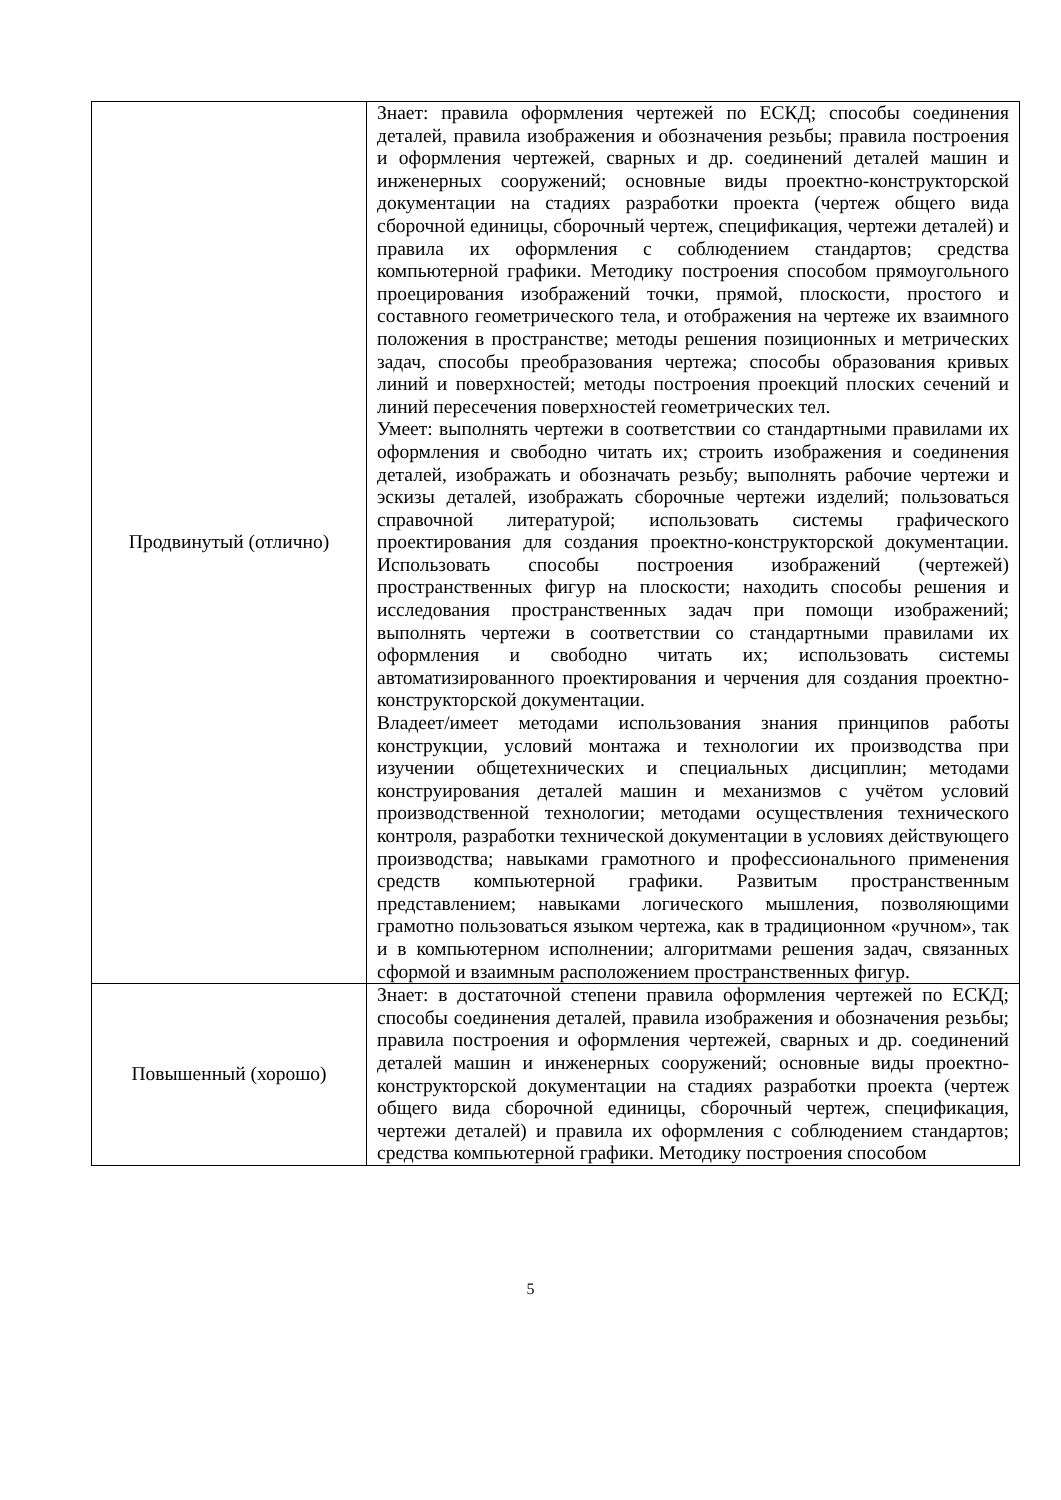| Продвинутый (отлично) | Знает: правила оформления чертежей по ЕСКД; способы соединения деталей, правила изображения и обозначения резьбы; правила построения и оформления чертежей, сварных и др. соединений деталей машин и инженерных сооружений; основные виды проектно-конструкторской документации на стадиях разработки проекта (чертеж общего вида сборочной единицы, сборочный чертеж, спецификация, чертежи деталей) и правила их оформления с соблюдением стандартов; средства компьютерной графики. Методику построения способом прямоугольного проецирования изображений точки, прямой, плоскости, простого и составного геометрического тела, и отображения на чертеже их взаимного положения в пространстве; методы решения позиционных и метрических задач, способы преобразования чертежа; способы образования кривых линий и поверхностей; методы построения проекций плоских сечений и линий пересечения поверхностей геометрических тел. Умеет: выполнять чертежи в соответствии со стандартными правилами их оформления и свободно читать их; строить изображения и соединения деталей, изображать и обозначать резьбу; выполнять рабочие чертежи и эскизы деталей, изображать сборочные чертежи изделий; пользоваться справочной литературой; использовать системы графического проектирования для создания проектно-конструкторской документации. Использовать способы построения изображений (чертежей) пространственных фигур на плоскости; находить способы решения и исследования пространственных задач при помощи изображений; выполнять чертежи в соответствии со стандартными правилами их оформления и свободно читать их; использовать системы автоматизированного проектирования и черчения для создания проектно-конструкторской документации. Владеет/имеет методами использования знания принципов работы конструкции, условий монтажа и технологии их производства при изучении общетехнических и специальных дисциплин; методами конструирования деталей машин и механизмов с учётом условий производственной технологии; методами осуществления технического контроля, разработки технической документации в условиях действующего производства; навыками грамотного и профессионального применения средств компьютерной графики. Развитым пространственным представлением; навыками логического мышления, позволяющими грамотно пользоваться языком чертежа, как в традиционном «ручном», так и в компьютерном исполнении; алгоритмами решения задач, связанных сформой и взаимным расположением пространственных фигур. |
| Повышенный (хорошо) | Знает: в достаточной степени правила оформления чертежей по ЕСКД; способы соединения деталей, правила изображения и обозначения резьбы; правила построения и оформления чертежей, сварных и др. соединений деталей машин и инженерных сооружений; основные виды проектно-конструкторской документации на стадиях разработки проекта (чертеж общего вида сборочной единицы, сборочный чертеж, спецификация, чертежи деталей) и правила их оформления с соблюдением стандартов; средства компьютерной графики. Методику построения способом |
5